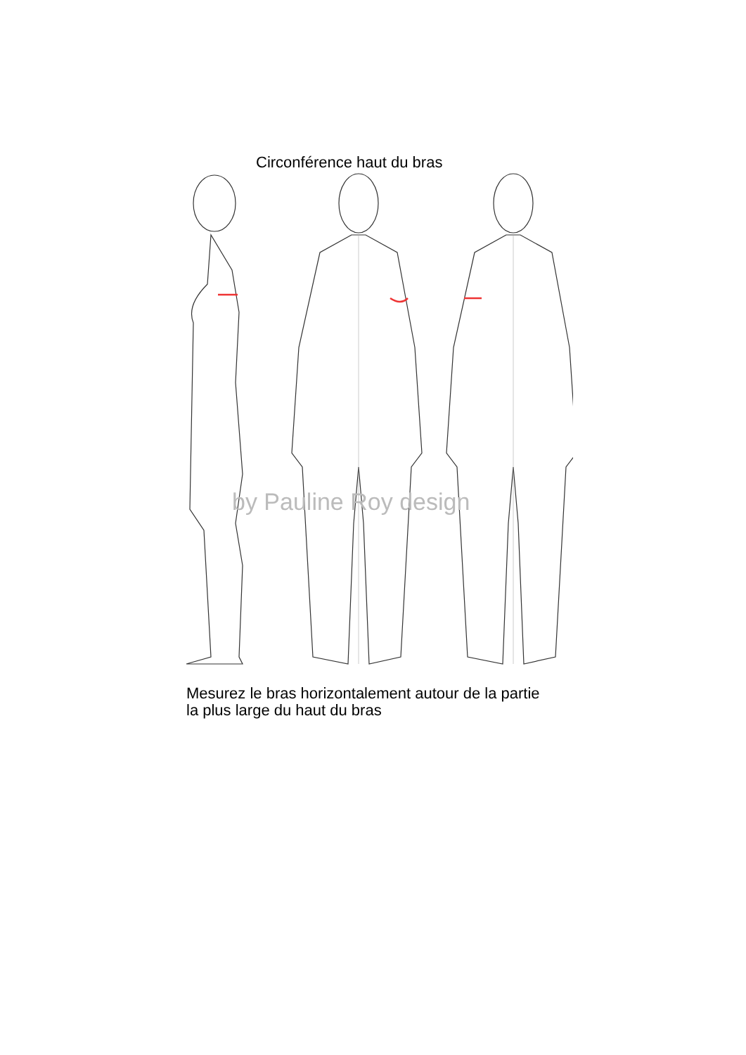Circonférence haut du bras
by Pauline Roy design
Mesurez le bras horizontalement autour de la partie la plus large du haut du bras